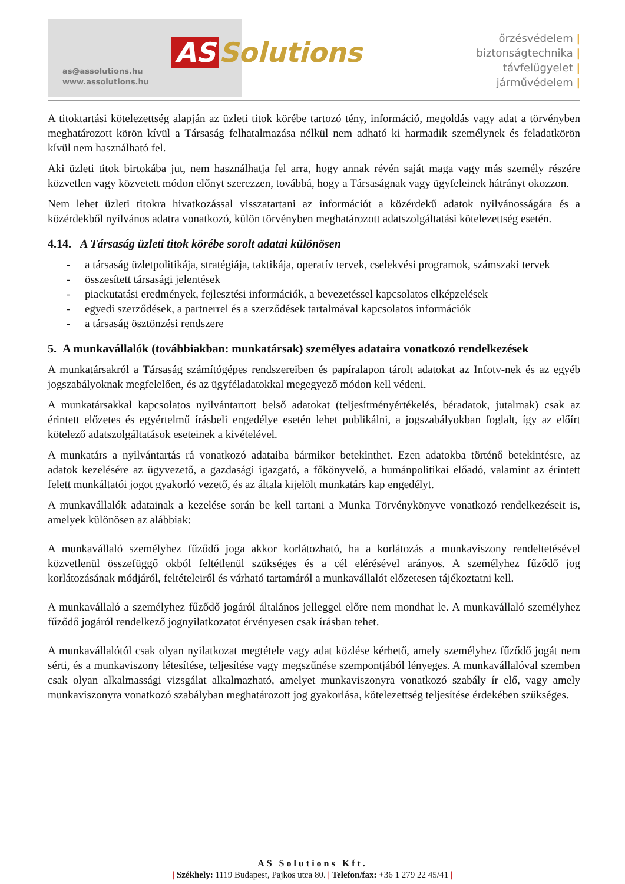as@assolutions.hu
www.assolutions.hu
AS Solutions
őrzésvédelem |
biztonságtechnika |
távfelügyelet |
járművédelem |
A titoktartási kötelezettség alapján az üzleti titok körébe tartozó tény, információ, megoldás vagy adat a törvényben meghatározott körön kívül a Társaság felhatalmazása nélkül nem adható ki harmadik személynek és feladatkörön kívül nem használható fel.
Aki üzleti titok birtokába jut, nem használhatja fel arra, hogy annak révén saját maga vagy más személy részére közvetlen vagy közvetett módon előnyt szerezzen, továbbá, hogy a Társaságnak vagy ügyfeleinek hátrányt okozzon.
Nem lehet üzleti titokra hivatkozással visszatartani az információt a közérdekű adatok nyilvánosságára és a közérdekből nyilvános adatra vonatkozó, külön törvényben meghatározott adatszolgáltatási kötelezettség esetén.
4.14. A Társaság üzleti titok körébe sorolt adatai különösen
- a társaság üzletpolitikája, stratégiája, taktikája, operatív tervek, cselekvési programok, számszaki tervek
- összesített társasági jelentések
- piackutatási eredmények, fejlesztési információk, a bevezetéssel kapcsolatos elképzelések
- egyedi szerződések, a partnerrel és a szerződések tartalmával kapcsolatos információk
- a társaság ösztönzési rendszere
5. A munkavállalók (továbbiakban: munkatársak) személyes adataira vonatkozó rendelkezések
A munkatársakról a Társaság számítógépes rendszereiben és papíralapon tárolt adatokat az Infotv-nek és az egyéb jogszabályoknak megfelelően, és az ügyféladatokkal megegyező módon kell védeni.
A munkatársakkal kapcsolatos nyilvántartott belső adatokat (teljesítményértékelés, béradatok, jutalmak) csak az érintett előzetes és egyértelmű írásbeli engedélye esetén lehet publikálni, a jogszabályokban foglalt, így az előírt kötelező adatszolgáltatások eseteinek a kivételével.
A munkatárs a nyilvántartás rá vonatkozó adataiba bármikor betekinthet. Ezen adatokba történő betekintésre, az adatok kezelésére az ügyvezető, a gazdasági igazgató, a főkönyvelő, a humánpolitikai előadó, valamint az érintett felett munkáltatói jogot gyakorló vezető, és az általa kijelölt munkatárs kap engedélyt.
A munkavállalók adatainak a kezelése során be kell tartani a Munka Törvénykönyve vonatkozó rendelkezéseit is, amelyek különösen az alábbiak:
A munkavállaló személyhez fűződő joga akkor korlátozható, ha a korlátozás a munkaviszony rendeltetésével közvetlenül összefüggő okból feltétlenül szükséges és a cél elérésével arányos. A személyhez fűződő jog korlátozásának módjáról, feltételeiről és várható tartamáról a munkavállalót előzetesen tájékoztatni kell.
A munkavállaló a személyhez fűződő jogáról általános jelleggel előre nem mondhat le. A munkavállaló személyhez fűződő jogáról rendelkező jognyilatkozatot érvényesen csak írásban tehet.
A munkavállalótól csak olyan nyilatkozat megtétele vagy adat közlése kérhető, amely személyhez fűződő jogát nem sérti, és a munkaviszony létesítése, teljesítése vagy megszűnése szempontjából lényeges. A munkavállalóval szemben csak olyan alkalmassági vizsgálat alkalmazható, amelyet munkaviszonyra vonatkozó szabály ír elő, vagy amely munkaviszonyra vonatkozó szabályban meghatározott jog gyakorlása, kötelezettség teljesítése érdekében szükséges.
AS Solutions Kft.
| Székhely: 1119 Budapest, Pajkos utca 80. | Telefon/fax: +36 1 279 22 45/41 |